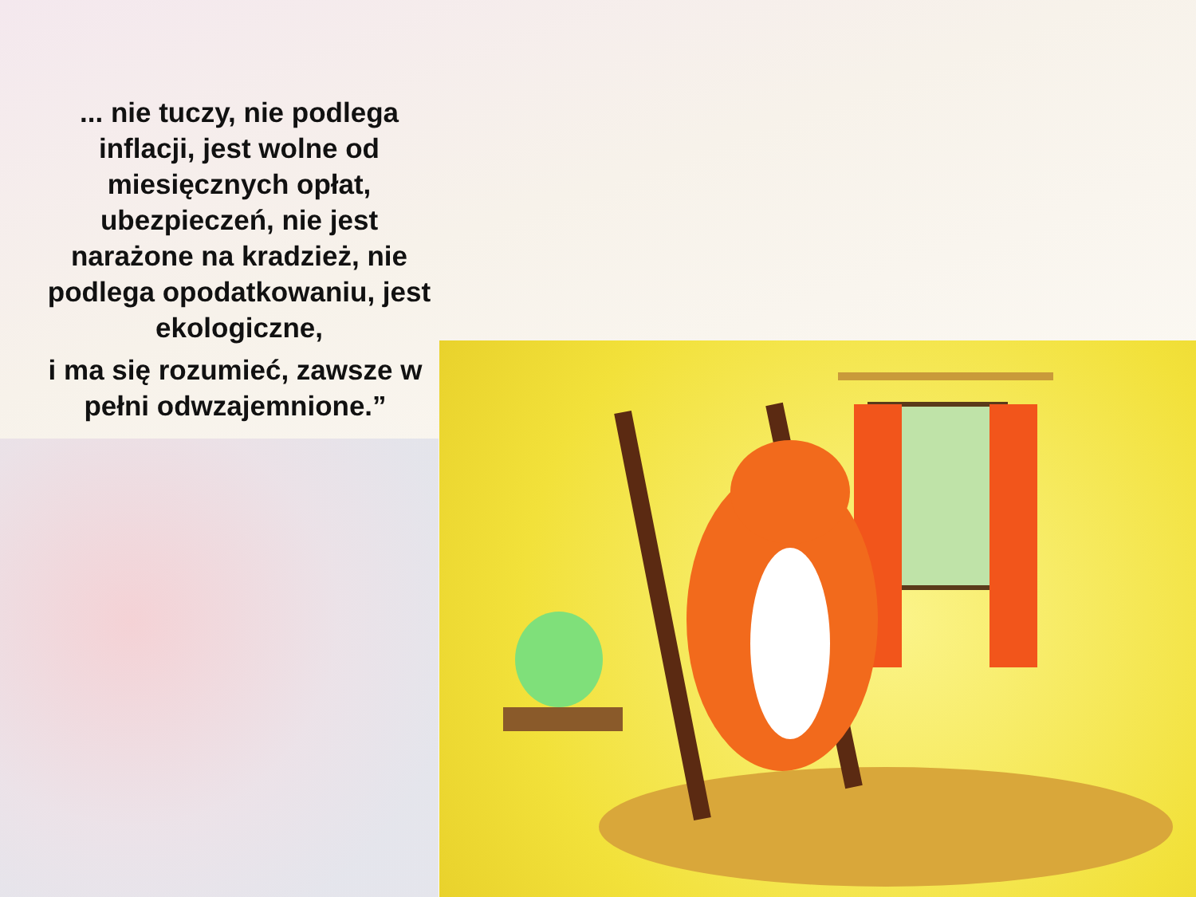... nie tuczy, nie podlega inflacji, jest wolne od miesięcznych opłat, ubezpieczeń, nie jest narażone na kradzież, nie podlega opodatkowaniu, jest ekologiczne,
i ma się rozumieć, zawsze w pełni odwzajemnione.”